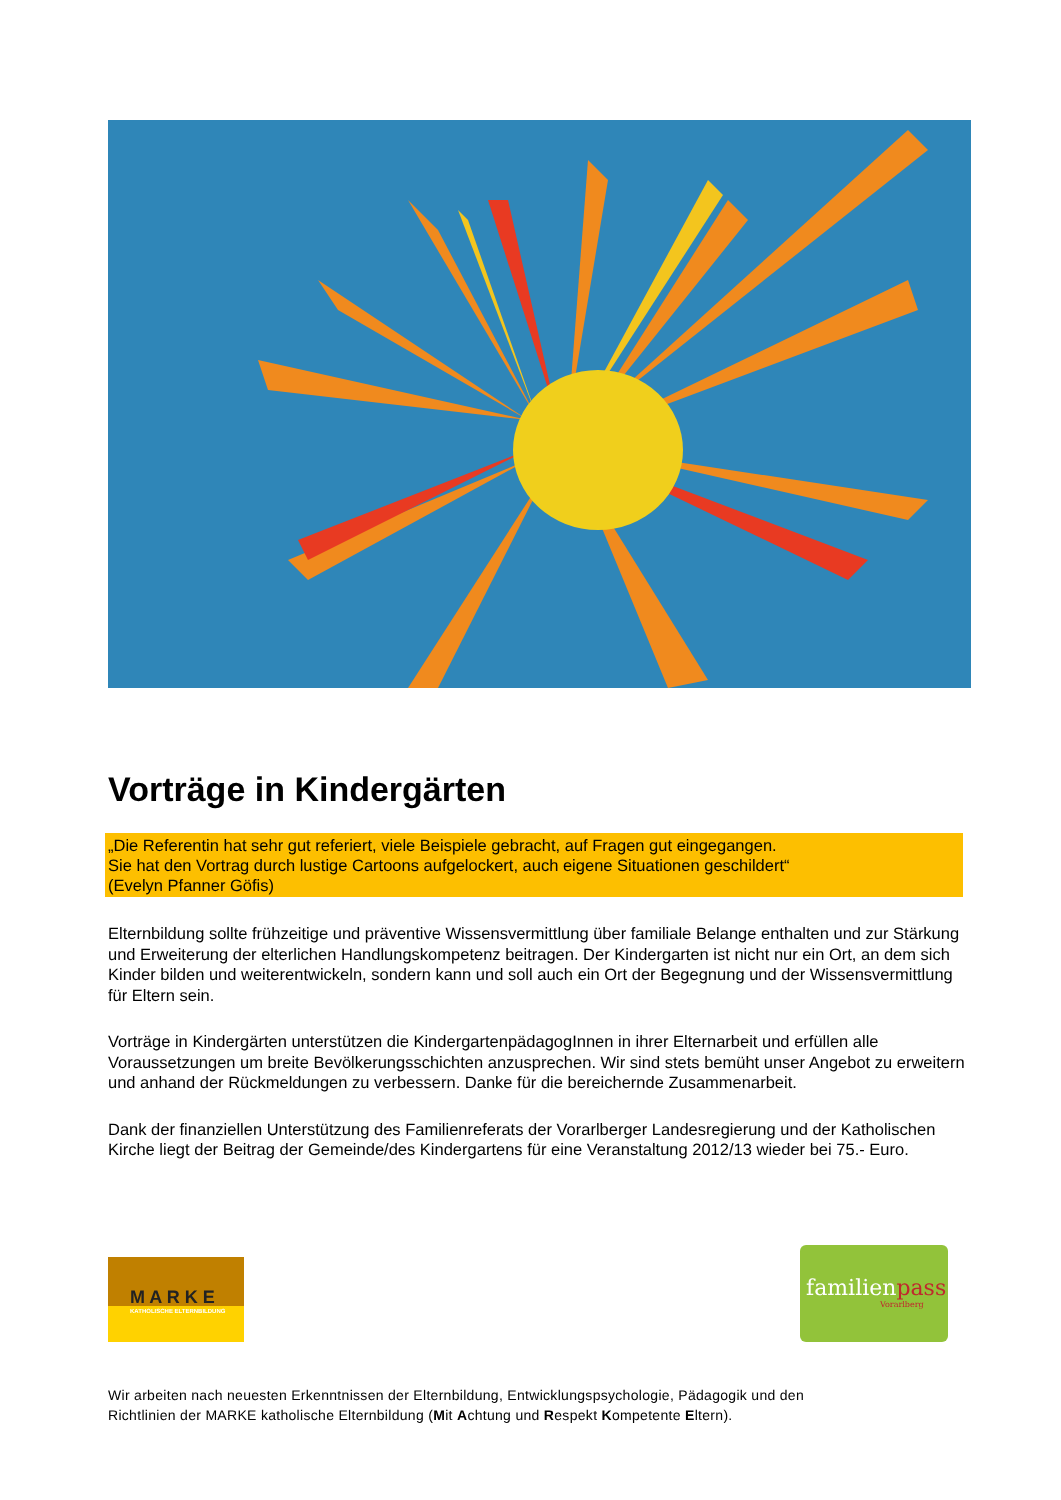Vorträge in Kindergärten
„Die Referentin hat sehr gut referiert, viele Beispiele gebracht, auf Fragen gut eingegangen.
Sie hat den Vortrag durch lustige Cartoons aufgelockert, auch eigene Situationen geschildert“
(Evelyn Pfanner Göfis)
Elternbildung sollte frühzeitige und präventive Wissensvermittlung über familiale Belange enthalten und zur Stärkung und Erweiterung der elterlichen Handlungskompetenz beitragen. Der Kindergarten ist nicht nur ein Ort, an dem sich Kinder bilden und weiterentwickeln, sondern kann und soll auch ein Ort der Begegnung und der Wissensvermittlung für Eltern sein.
Vorträge in Kindergärten unterstützen die KindergartenpädagogInnen in ihrer Elternarbeit und erfüllen alle Voraussetzungen um breite Bevölkerungsschichten anzusprechen. Wir sind stets bemüht unser Angebot zu erweitern und anhand der Rückmeldungen zu verbessern. Danke für die bereichernde Zusammenarbeit.
Dank der finanziellen Unterstützung des Familienreferats der Vorarlberger Landesregierung und der Katholischen Kirche liegt der Beitrag der Gemeinde/des Kindergartens für eine Veranstaltung 2012/13 wieder bei 75.- Euro.
M A R K E
KATHOLISCHE ELTERNBILDUNG
familienpass
Vorarlberg
Wir arbeiten nach neuesten Erkenntnissen der Elternbildung, Entwicklungspsychologie, Pädagogik und den
Richtlinien der MARKE katholische Elternbildung (Mit Achtung und Respekt Kompetente Eltern).